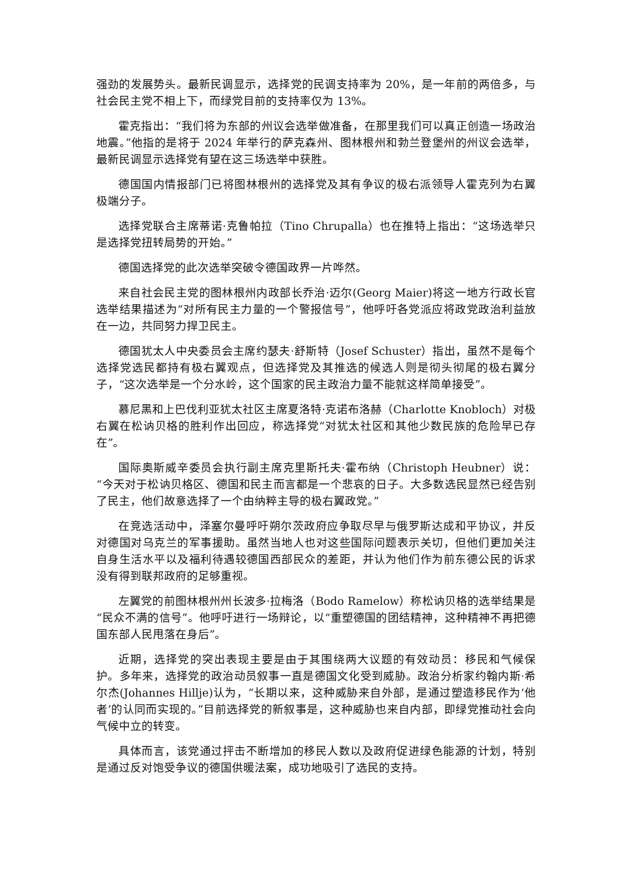强劲的发展势头。最新民调显示，选择党的民调支持率为 20%，是一年前的两倍多，与社会民主党不相上下，而绿党目前的支持率仅为 13%。
霍克指出：“我们将为东部的州议会选举做准备，在那里我们可以真正创造一场政治地震。”他指的是将于 2024 年举行的萨克森州、图林根州和勃兰登堡州的州议会选举，最新民调显示选择党有望在这三场选举中获胜。
德国国内情报部门已将图林根州的选择党及其有争议的极右派领导人霍克列为右翼极端分子。
选择党联合主席蒂诺·克鲁帕拉（Tino Chrupalla）也在推特上指出：“这场选举只是选择党扭转局势的开始。”
德国选择党的此次选举突破令德国政界一片哗然。
来自社会民主党的图林根州内政部长乔治·迈尔(Georg Maier)将这一地方行政长官选举结果描述为“对所有民主力量的一个警报信号”，他呼吁各党派应将政党政治利益放在一边，共同努力捍卫民主。
德国犹太人中央委员会主席约瑟夫·舒斯特（Josef Schuster）指出，虽然不是每个选择党选民都持有极右翼观点，但选择党及其推选的候选人则是彻头彻尾的极右翼分子，“这次选举是一个分水岭，这个国家的民主政治力量不能就这样简单接受”。
慕尼黑和上巴伐利亚犹太社区主席夏洛特·克诺布洛赫（Charlotte Knobloch）对极右翼在松讷贝格的胜利作出回应，称选择党“对犹太社区和其他少数民族的危险早已存在”。
国际奥斯威辛委员会执行副主席克里斯托夫·霍布纳（Christoph Heubner）说：“今天对于松讷贝格区、德国和民主而言都是一个悲哀的日子。大多数选民显然已经告别了民主，他们故意选择了一个由纳粹主导的极右翼政党。”
在竞选活动中，泽塞尔曼呼吁朔尔茨政府应争取尽早与俄罗斯达成和平协议，并反对德国对乌克兰的军事援助。虽然当地人也对这些国际问题表示关切，但他们更加关注自身生活水平以及福利待遇较德国西部民众的差距，并认为他们作为前东德公民的诉求没有得到联邦政府的足够重视。
左翼党的前图林根州州长波多·拉梅洛（Bodo Ramelow）称松讷贝格的选举结果是“民众不满的信号”。他呼吁进行一场辩论，以“重塑德国的团结精神，这种精神不再把德国东部人民甩落在身后”。
近期，选择党的突出表现主要是由于其围绕两大议题的有效动员：移民和气候保护。多年来，选择党的政治动员叙事一直是德国文化受到威胁。政治分析家约翰内斯·希尔杰(Johannes Hillje)认为，“长期以来，这种威胁来自外部，是通过塑造移民作为‘他者’的认同而实现的。”目前选择党的新叙事是，这种威胁也来自内部，即绿党推动社会向气候中立的转变。
具体而言，该党通过抨击不断增加的移民人数以及政府促进绿色能源的计划，特别是通过反对饱受争议的德国供暖法案，成功地吸引了选民的支持。